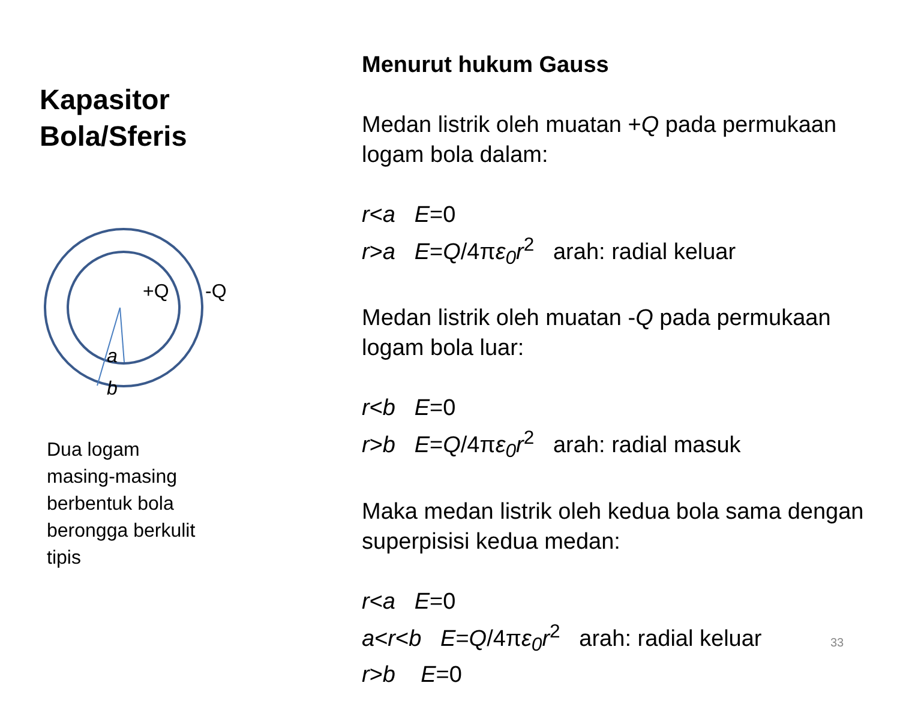Kapasitor
Bola/Sferis
+Q -Q
a
b
Dua logam
masing-masing
berbentuk bola
berongga berkulit
tipis
Menurut hukum Gauss
Medan listrik oleh muatan +Q pada permukaan logam bola dalam:
r<a E=0
r>a E=Q/4πε<sub>0</sub>r<sup>2</sup> arah: radial keluar
Medan listrik oleh muatan -Q pada permukaan logam bola luar:
r<b E=0
r>b E=Q/4πε<sub>0</sub>r<sup>2</sup> arah: radial masuk
Maka medan listrik oleh kedua bola sama dengan superpisisi kedua medan:
r<a E=0
a<r<b E=Q/4πε<sub>0</sub>r<sup>2</sup> arah: radial keluar
r>b E=0
33